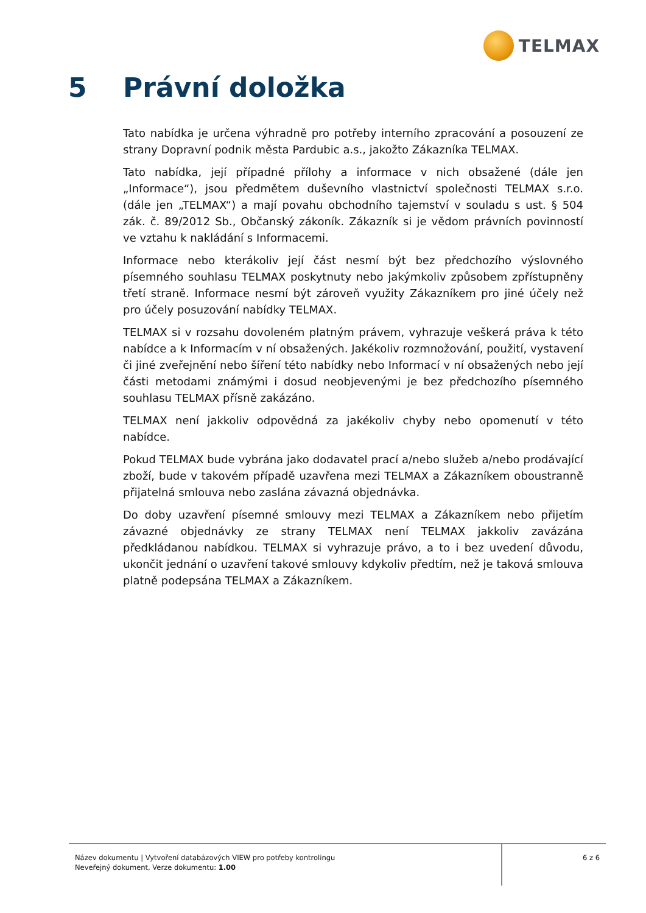TELMAX
5 Právní doložka
Tato nabídka je určena výhradně pro potřeby interního zpracování a posouzení ze strany Dopravní podnik města Pardubic a.s., jakožto Zákazníka TELMAX.
Tato nabídka, její případné přílohy a informace v nich obsažené (dále jen „Informace“), jsou předmětem duševního vlastnictví společnosti TELMAX s.r.o. (dále jen „TELMAX“) a mají povahu obchodního tajemství v souladu s ust. § 504 zák. č. 89/2012 Sb., Občanský zákoník. Zákazník si je vědom právních povinností ve vztahu k nakládání s Informacemi.
Informace nebo kterákoliv její část nesmí být bez předchozího výslovného písemného souhlasu TELMAX poskytnuty nebo jakýmkoliv způsobem zpřístupněny třetí straně. Informace nesmí být zároveň využity Zákazníkem pro jiné účely než pro účely posuzování nabídky TELMAX.
TELMAX si v rozsahu dovoleném platným právem, vyhrazuje veškerá práva k této nabídce a k Informacím v ní obsažených. Jakékoliv rozmnožování, použití, vystavení či jiné zveřejnění nebo šíření této nabídky nebo Informací v ní obsažených nebo její části metodami známými i dosud neobjevenými je bez předchozího písemného souhlasu TELMAX přísně zakázáno.
TELMAX není jakkoliv odpovědná za jakékoliv chyby nebo opomenutí v této nabídce.
Pokud TELMAX bude vybrána jako dodavatel prací a/nebo služeb a/nebo prodávající zboží, bude v takovém případě uzavřena mezi TELMAX a Zákazníkem oboustranně přijatelná smlouva nebo zaslána závazná objednávka.
Do doby uzavření písemné smlouvy mezi TELMAX a Zákazníkem nebo přijetím závazné objednávky ze strany TELMAX není TELMAX jakkoliv zavázána předkládanou nabídkou. TELMAX si vyhrazuje právo, a to i bez uvedení důvodu, ukončit jednání o uzavření takové smlouvy kdykoliv předtím, než je taková smlouva platně podepsána TELMAX a Zákazníkem.
Název dokumentu | Vytvoření databázových VIEW pro potřeby kontrolingu
Neveřejný dokument, Verze dokumentu: 1.00
6 z 6